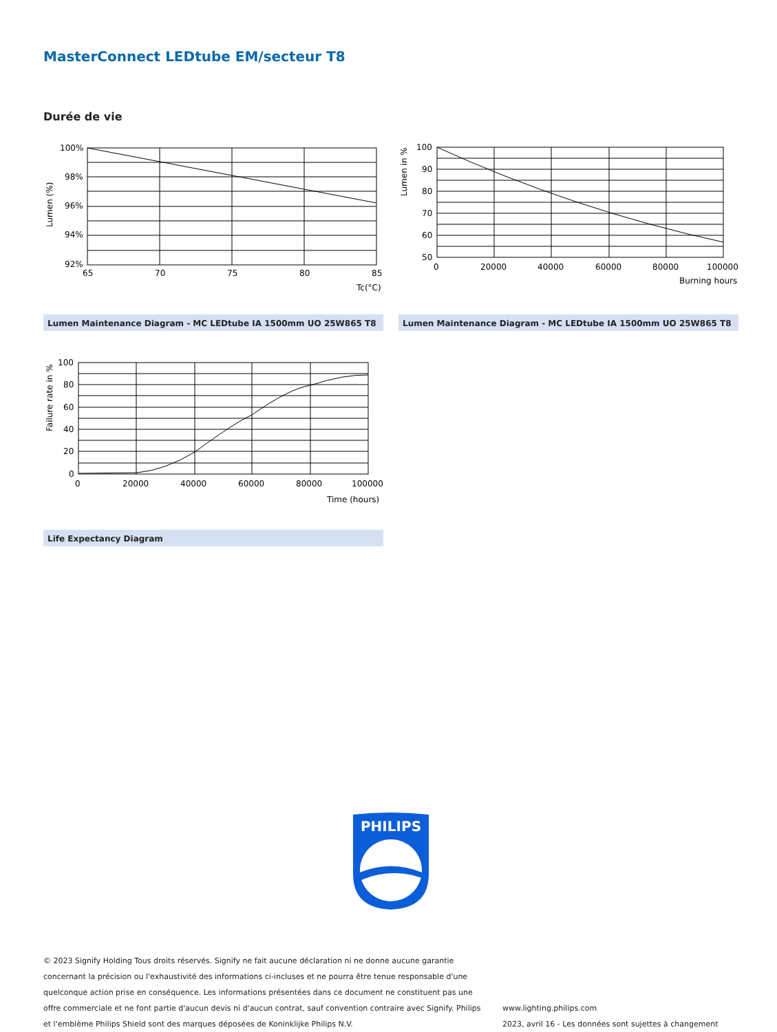MasterConnect LEDtube EM/secteur T8
Durée de vie
100%
98%
96%
94%
92%
65
70
75
80
85
Tc(°C)
Lumen (%)
100
90
80
70
60
50
0
20000
40000
60000
80000
100000
Burning hours
Lumen in %
Lumen Maintenance Diagram - MC LEDtube IA 1500mm UO 25W865 T8 Lumen Maintenance Diagram - MC LEDtube IA 1500mm UO 25W865 T8
100
80
60
40
20
0
0
20000
40000
60000
80000
100000
Time (hours)
Failure rate in %
Life Expectancy Diagram
PHILIPS
© 2023 Signify Holding Tous droits réservés. Signify ne fait aucune déclaration ni ne donne aucune garantie concernant la précision ou l'exhaustivité des informations ci-incluses et ne pourra être tenue responsable d'une quelconque action prise en conséquence. Les informations présentées dans ce document ne constituent pas une offre commerciale et ne font partie d'aucun devis ni d'aucun contrat, sauf convention contraire avec Signify. Philips et l'emblème Philips Shield sont des marques déposées de Koninklijke Philips N.V.
www.lighting.philips.com
2023, avril 16 - Les données sont sujettes à changement